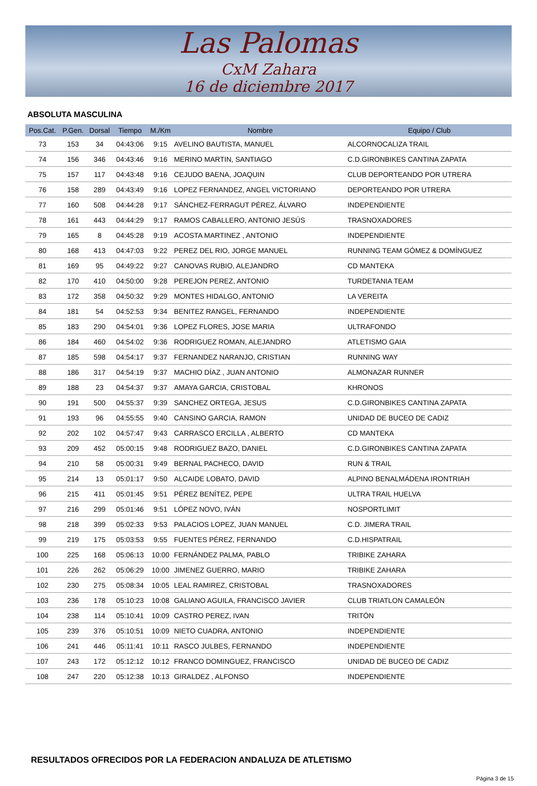Las Palomas
CxM Zahara
16 de diciembre 2017
ABSOLUTA MASCULINA
| Pos.Cat. | P.Gen. | Dorsal | Tiempo | M./Km | Nombre | Equipo / Club |
| --- | --- | --- | --- | --- | --- | --- |
| 73 | 153 | 34 | 04:43:06 | 9:15 | AVELINO BAUTISTA, MANUEL | ALCORNOCALIZA TRAIL |
| 74 | 156 | 346 | 04:43:46 | 9:16 | MERINO MARTIN, SANTIAGO | C.D.GIRONBIKES CANTINA ZAPATA |
| 75 | 157 | 117 | 04:43:48 | 9:16 | CEJUDO BAENA, JOAQUIN | CLUB DEPORTEANDO POR UTRERA |
| 76 | 158 | 289 | 04:43:49 | 9:16 | LOPEZ FERNANDEZ, ANGEL VICTORIANO | DEPORTEANDO POR UTRERA |
| 77 | 160 | 508 | 04:44:28 | 9:17 | SÁNCHEZ-FERRAGUT PÉREZ, ÁLVARO | INDEPENDIENTE |
| 78 | 161 | 443 | 04:44:29 | 9:17 | RAMOS CABALLERO, ANTONIO JESÚS | TRASNOXADORES |
| 79 | 165 | 8 | 04:45:28 | 9:19 | ACOSTA MARTINEZ , ANTONIO | INDEPENDIENTE |
| 80 | 168 | 413 | 04:47:03 | 9:22 | PEREZ DEL RIO, JORGE MANUEL | RUNNING TEAM GÓMEZ & DOMÍNGUEZ |
| 81 | 169 | 95 | 04:49:22 | 9:27 | CANOVAS RUBIO, ALEJANDRO | CD MANTEKA |
| 82 | 170 | 410 | 04:50:00 | 9:28 | PEREJON PEREZ, ANTONIO | TURDETANIA TEAM |
| 83 | 172 | 358 | 04:50:32 | 9:29 | MONTES HIDALGO, ANTONIO | LA VEREITA |
| 84 | 181 | 54 | 04:52:53 | 9:34 | BENITEZ RANGEL, FERNANDO | INDEPENDIENTE |
| 85 | 183 | 290 | 04:54:01 | 9:36 | LOPEZ FLORES, JOSE MARIA | ULTRAFONDO |
| 86 | 184 | 460 | 04:54:02 | 9:36 | RODRIGUEZ ROMAN, ALEJANDRO | ATLETISMO GAIA |
| 87 | 185 | 598 | 04:54:17 | 9:37 | FERNANDEZ NARANJO, CRISTIAN | RUNNING WAY |
| 88 | 186 | 317 | 04:54:19 | 9:37 | MACHIO DÍAZ , JUAN ANTONIO | ALMONAZAR RUNNER |
| 89 | 188 | 23 | 04:54:37 | 9:37 | AMAYA GARCIA, CRISTOBAL | KHRONOS |
| 90 | 191 | 500 | 04:55:37 | 9:39 | SANCHEZ ORTEGA, JESUS | C.D.GIRONBIKES CANTINA ZAPATA |
| 91 | 193 | 96 | 04:55:55 | 9:40 | CANSINO GARCIA, RAMON | UNIDAD DE BUCEO DE CADIZ |
| 92 | 202 | 102 | 04:57:47 | 9:43 | CARRASCO ERCILLA , ALBERTO | CD MANTEKA |
| 93 | 209 | 452 | 05:00:15 | 9:48 | RODRIGUEZ BAZO, DANIEL | C.D.GIRONBIKES CANTINA ZAPATA |
| 94 | 210 | 58 | 05:00:31 | 9:49 | BERNAL PACHECO, DAVID | RUN & TRAIL |
| 95 | 214 | 13 | 05:01:17 | 9:50 | ALCAIDE LOBATO, DAVID | ALPINO BENALMÁDENA IRONTRIAH |
| 96 | 215 | 411 | 05:01:45 | 9:51 | PÉREZ BENÍTEZ, PEPE | ULTRA TRAIL HUELVA |
| 97 | 216 | 299 | 05:01:46 | 9:51 | LÓPEZ NOVO, IVÁN | NOSPORTLIMIT |
| 98 | 218 | 399 | 05:02:33 | 9:53 | PALACIOS LOPEZ, JUAN MANUEL | C.D. JIMERA TRAIL |
| 99 | 219 | 175 | 05:03:53 | 9:55 | FUENTES PÉREZ, FERNANDO | C.D.HISPATRAIL |
| 100 | 225 | 168 | 05:06:13 | 10:00 | FERNÁNDEZ PALMA, PABLO | TRIBIKE ZAHARA |
| 101 | 226 | 262 | 05:06:29 | 10:00 | JIMENEZ GUERRO, MARIO | TRIBIKE ZAHARA |
| 102 | 230 | 275 | 05:08:34 | 10:05 | LEAL RAMIREZ, CRISTOBAL | TRASNOXADORES |
| 103 | 236 | 178 | 05:10:23 | 10:08 | GALIANO AGUILA, FRANCISCO JAVIER | CLUB TRIATLON CAMALEÓN |
| 104 | 238 | 114 | 05:10:41 | 10:09 | CASTRO PEREZ, IVAN | TRITÓN |
| 105 | 239 | 376 | 05:10:51 | 10:09 | NIETO CUADRA, ANTONIO | INDEPENDIENTE |
| 106 | 241 | 446 | 05:11:41 | 10:11 | RASCO JULBES, FERNANDO | INDEPENDIENTE |
| 107 | 243 | 172 | 05:12:12 | 10:12 | FRANCO DOMINGUEZ, FRANCISCO | UNIDAD DE BUCEO DE CADIZ |
| 108 | 247 | 220 | 05:12:38 | 10:13 | GIRALDEZ , ALFONSO | INDEPENDIENTE |
RESULTADOS OFRECIDOS POR LA FEDERACION ANDALUZA DE ATLETISMO
Página 3 de 15